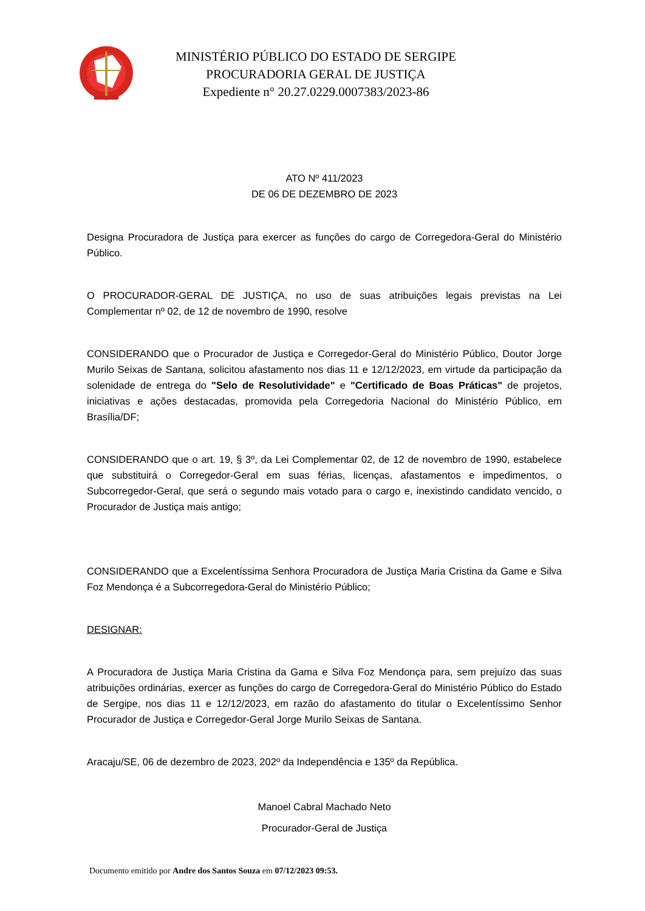MINISTÉRIO PÚBLICO DO ESTADO DE SERGIPE
PROCURADORIA GERAL DE JUSTIÇA
Expediente n° 20.27.0229.0007383/2023-86
ATO Nº 411/2023
DE 06 DE DEZEMBRO DE 2023
Designa Procuradora de Justiça para exercer as funções do cargo de Corregedora-Geral do Ministério Público.
O PROCURADOR-GERAL DE JUSTIÇA, no uso de suas atribuições legais previstas na Lei Complementar nº 02, de 12 de novembro de 1990, resolve
CONSIDERANDO que o Procurador de Justiça e Corregedor-Geral do Ministério Público, Doutor Jorge Murilo Seixas de Santana, solicitou afastamento nos dias 11 e 12/12/2023, em virtude da participação da solenidade de entrega do "Selo de Resolutividade" e "Certificado de Boas Práticas" de projetos, iniciativas e ações destacadas, promovida pela Corregedoria Nacional do Ministério Público, em Brasília/DF;
CONSIDERANDO que o art. 19, § 3º, da Lei Complementar 02, de 12 de novembro de 1990, estabelece que substituirá o Corregedor-Geral em suas férias, licenças, afastamentos e impedimentos, o Subcorregedor-Geral, que será o segundo mais votado para o cargo e, inexistindo candidato vencido, o Procurador de Justiça mais antigo;
CONSIDERANDO que a Excelentíssima Senhora Procuradora de Justiça Maria Cristina da Game e Silva Foz Mendonça é a Subcorregedora-Geral do Ministério Público;
DESIGNAR:
A Procuradora de Justiça Maria Cristina da Gama e Silva Foz Mendonça para, sem prejuízo das suas atribuições ordinárias, exercer as funções do cargo de Corregedora-Geral do Ministério Público do Estado de Sergipe, nos dias 11 e 12/12/2023, em razão do afastamento do titular o Excelentíssimo Senhor Procurador de Justiça e Corregedor-Geral Jorge Murilo Seixas de Santana.
Aracaju/SE, 06 de dezembro de 2023, 202º da Independência e 135º da República.
Manoel Cabral Machado Neto
Procurador-Geral de Justiça
Documento emitido por Andre dos Santos Souza em 07/12/2023 09:53.